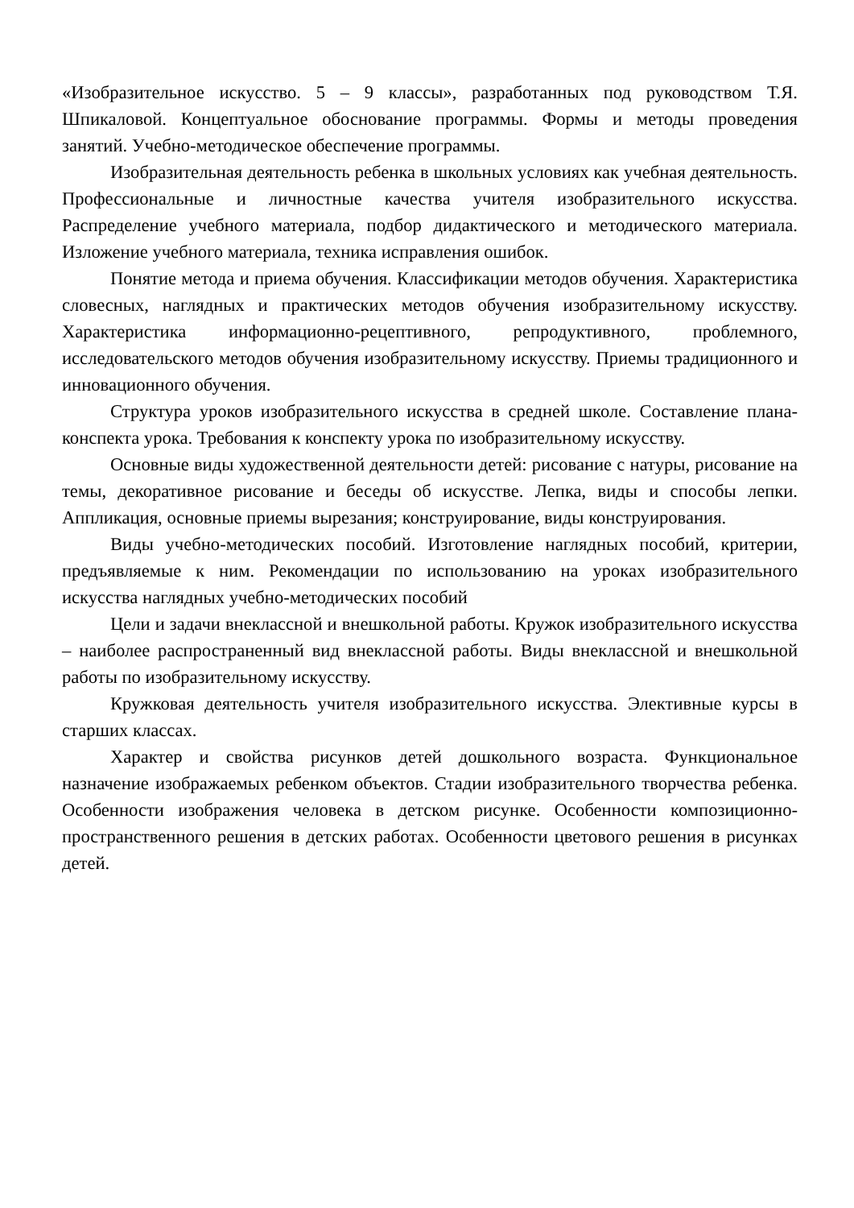«Изобразительное искусство. 5 – 9 классы», разработанных под руководством Т.Я. Шпикаловой. Концептуальное обоснование программы. Формы и методы проведения занятий. Учебно-методическое обеспечение программы.
Изобразительная деятельность ребенка в школьных условиях как учебная деятельность. Профессиональные и личностные качества учителя изобразительного искусства. Распределение учебного материала, подбор дидактического и методического материала. Изложение учебного материала, техника исправления ошибок.
Понятие метода и приема обучения. Классификации методов обучения. Характеристика словесных, наглядных и практических методов обучения изобразительному искусству. Характеристика информационно-рецептивного, репродуктивного, проблемного, исследовательского методов обучения изобразительному искусству. Приемы традиционного и инновационного обучения.
Структура уроков изобразительного искусства в средней школе. Составление плана-конспекта урока. Требования к конспекту урока по изобразительному искусству.
Основные виды художественной деятельности детей: рисование с натуры, рисование на темы, декоративное рисование и беседы об искусстве. Лепка, виды и способы лепки. Аппликация, основные приемы вырезания; конструирование, виды конструирования.
Виды учебно-методических пособий. Изготовление наглядных пособий, критерии, предъявляемые к ним. Рекомендации по использованию на уроках изобразительного искусства наглядных учебно-методических пособий
Цели и задачи внеклассной и внешкольной работы. Кружок изобразительного искусства – наиболее распространенный вид внеклассной работы. Виды внеклассной и внешкольной работы по изобразительному искусству.
Кружковая деятельность учителя изобразительного искусства. Элективные курсы в старших классах.
Характер и свойства рисунков детей дошкольного возраста. Функциональное назначение изображаемых ребенком объектов. Стадии изобразительного творчества ребенка. Особенности изображения человека в детском рисунке. Особенности композиционно-пространственного решения в детских работах. Особенности цветового решения в рисунках детей.